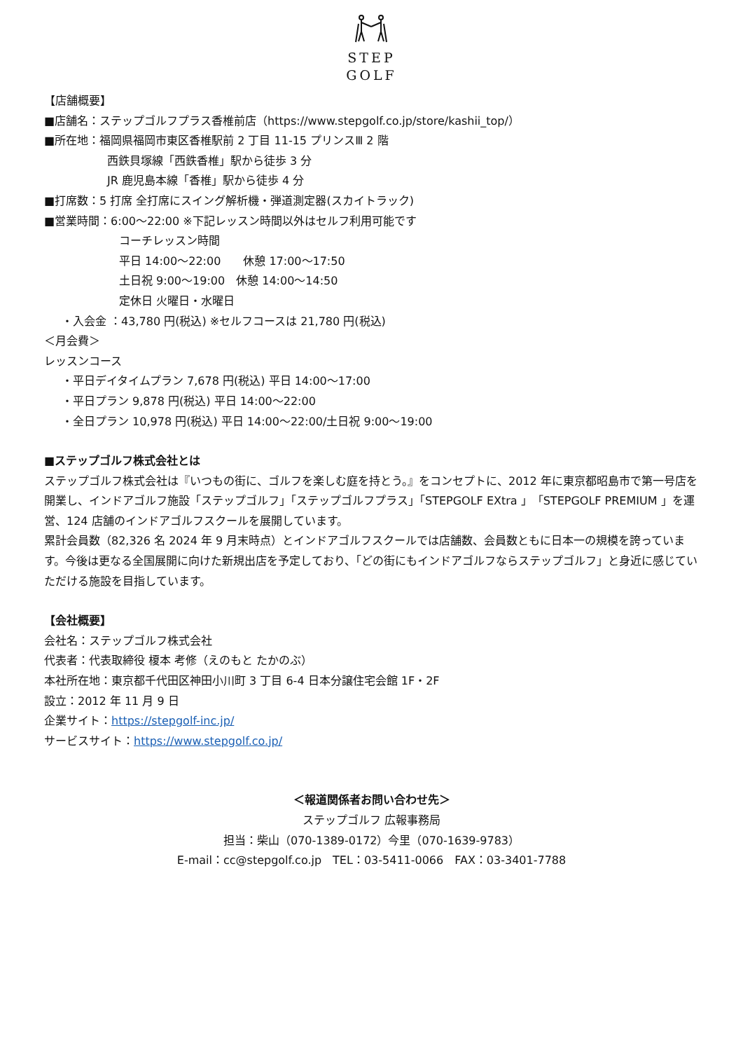STEP
GOLF
【店舗概要】
■店舗名：ステップゴルフプラス香椎前店（https://www.stepgolf.co.jp/store/kashii_top/）
■所在地：福岡県福岡市東区香椎駅前 2 丁目 11-15 プリンスⅢ 2 階
西鉄貝塚線「西鉄香椎」駅から徒歩 3 分
JR 鹿児島本線「香椎」駅から徒歩 4 分
■打席数：5 打席 全打席にスイング解析機・弾道測定器(スカイトラック)
■営業時間：6:00～22:00 ※下記レッスン時間以外はセルフ利用可能です
コーチレッスン時間
平日 14:00～22:00　　休憩 17:00～17:50
土日祝 9:00～19:00　休憩 14:00～14:50
定休日 火曜日・水曜日
・入会金 ：43,780 円(税込) ※セルフコースは 21,780 円(税込)
＜月会費＞
レッスンコース
・平日デイタイムプラン 7,678 円(税込) 平日 14:00～17:00
・平日プラン 9,878 円(税込) 平日 14:00～22:00
・全日プラン 10,978 円(税込) 平日 14:00～22:00/土日祝 9:00～19:00
■ステップゴルフ株式会社とは
ステップゴルフ株式会社は『いつもの街に、ゴルフを楽しむ庭を持とう。』をコンセプトに、2012 年に東京都昭島市で第一号店を開業し、インドアゴルフ施設「ステップゴルフ」「ステップゴルフプラス」「STEPGOLF EXtra 」「STEPGOLF PREMIUM 」を運営、124 店舗のインドアゴルフスクールを展開しています。
累計会員数（82,326 名 2024 年 9 月末時点）とインドアゴルフスクールでは店舗数、会員数ともに日本一の規模を誇っています。今後は更なる全国展開に向けた新規出店を予定しており、「どの街にもインドアゴルフならステップゴルフ」と身近に感じていただける施設を目指しています。
【会社概要】
会社名：ステップゴルフ株式会社
代表者：代表取締役 榎本 考修（えのもと たかのぶ）
本社所在地：東京都千代田区神田小川町 3 丁目 6-4 日本分譲住宅会館 1F・2F
設立：2012 年 11 月 9 日
企業サイト：https://stepgolf-inc.jp/
サービスサイト：https://www.stepgolf.co.jp/
＜報道関係者お問い合わせ先＞
ステップゴルフ 広報事務局
担当：柴山（070-1389-0172）今里（070-1639-9783）
E-mail：cc@stepgolf.co.jp　TEL：03-5411-0066　FAX：03-3401-7788